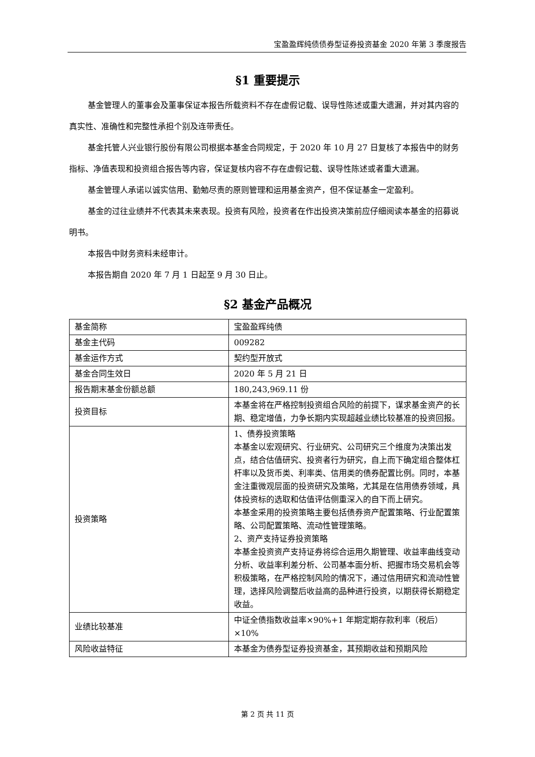宝盈盈辉纯债债券型证券投资基金 2020 年第 3 季度报告
§1 重要提示
基金管理人的董事会及董事保证本报告所载资料不存在虚假记载、误导性陈述或重大遗漏，并对其内容的真实性、准确性和完整性承担个别及连带责任。
基金托管人兴业银行股份有限公司根据本基金合同规定，于 2020 年 10 月 27 日复核了本报告中的财务指标、净值表现和投资组合报告等内容，保证复核内容不存在虚假记载、误导性陈述或者重大遗漏。
基金管理人承诺以诚实信用、勤勉尽责的原则管理和运用基金资产，但不保证基金一定盈利。
基金的过往业绩并不代表其未来表现。投资有风险，投资者在作出投资决策前应仔细阅读本基金的招募说明书。
本报告中财务资料未经审计。
本报告期自 2020 年 7 月 1 日起至 9 月 30 日止。
§2 基金产品概况
| 基金简称 | 宝盈盈辉纯债 |
| 基金主代码 | 009282 |
| 基金运作方式 | 契约型开放式 |
| 基金合同生效日 | 2020 年 5 月 21 日 |
| 报告期末基金份额总额 | 180,243,969.11 份 |
| 投资目标 | 本基金将在严格控制投资组合风险的前提下，谋求基金资产的长期、稳定增值，力争长期内实现超越业绩比较基准的投资回报。 |
| 投资策略 | 1、债券投资策略 本基金以宏观研究、行业研究、公司研究三个维度为决策出发点，结合估值研究、投资者行为研究，自上而下确定组合整体杠杆率以及货币类、利率类、信用类的债券配置比例。同时，本基金注重微观层面的投资研究及策略，尤其是在信用债券领域，具体投资标的选取和估值评估侧重深入的自下而上研究。 本基金采用的投资策略主要包括债券资产配置策略、行业配置策略、公司配置策略、流动性管理策略。 2、资产支持证券投资策略 本基金投资资产支持证券将综合运用久期管理、收益率曲线变动分析、收益率利差分析、公司基本面分析、把握市场交易机会等积极策略，在严格控制风险的情况下，通过信用研究和流动性管理，选择风险调整后收益高的品种进行投资，以期获得长期稳定收益。 |
| 业绩比较基准 | 中证全债指数收益率×90%+1 年期定期存款利率（税后）×10% |
| 风险收益特征 | 本基金为债券型证券投资基金，其预期收益和预期风险 |
第 2 页 共 11 页